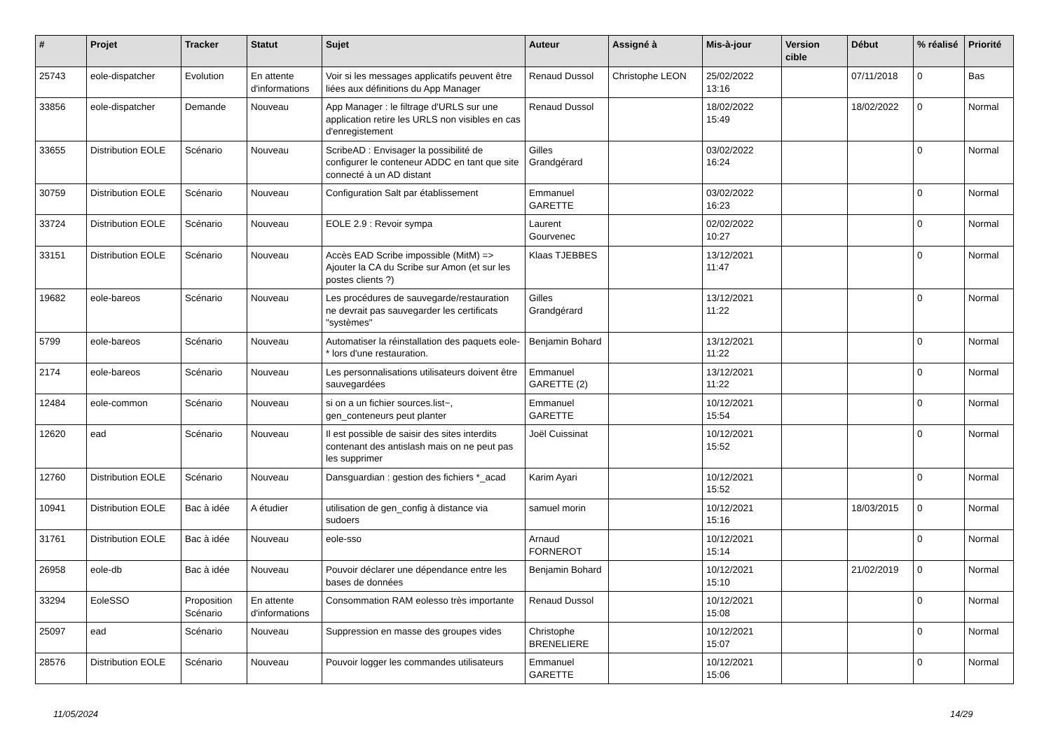| # | Projet | Tracker | Statut | Sujet | Auteur | Assigné à | Mis-à-jour | Version cible | Début | % réalisé | Priorité |
| --- | --- | --- | --- | --- | --- | --- | --- | --- | --- | --- | --- |
| 25743 | eole-dispatcher | Evolution | En attente d'informations | Voir si les messages applicatifs peuvent être liées aux définitions du App Manager | Renaud Dussol | Christophe LEON | 25/02/2022 13:16 | | 07/11/2018 | 0 | Bas |
| 33856 | eole-dispatcher | Demande | Nouveau | App Manager : le filtrage d'URLS sur une application retire les URLS non visibles en cas d'enregistement | Renaud Dussol | | 18/02/2022 15:49 | | 18/02/2022 | 0 | Normal |
| 33655 | Distribution EOLE | Scénario | Nouveau | ScribeAD : Envisager la possibilité de configurer le conteneur ADDC en tant que site connecté à un AD distant | Gilles Grandgérard | | 03/02/2022 16:24 | | | 0 | Normal |
| 30759 | Distribution EOLE | Scénario | Nouveau | Configuration Salt par établissement | Emmanuel GARETTE | | 03/02/2022 16:23 | | | 0 | Normal |
| 33724 | Distribution EOLE | Scénario | Nouveau | EOLE 2.9 : Revoir sympa | Laurent Gourvenec | | 02/02/2022 10:27 | | | 0 | Normal |
| 33151 | Distribution EOLE | Scénario | Nouveau | Accès EAD Scribe impossible (MitM) => Ajouter la CA du Scribe sur Amon (et sur les postes clients ?) | Klaas TJEBBES | | 13/12/2021 11:47 | | | 0 | Normal |
| 19682 | eole-bareos | Scénario | Nouveau | Les procédures de sauvegarde/restauration ne devrait pas sauvegarder les certificats "systèmes" | Gilles Grandgérard | | 13/12/2021 11:22 | | | 0 | Normal |
| 5799 | eole-bareos | Scénario | Nouveau | Automatiser la réinstallation des paquets eole-* lors d'une restauration. | Benjamin Bohard | | 13/12/2021 11:22 | | | 0 | Normal |
| 2174 | eole-bareos | Scénario | Nouveau | Les personnalisations utilisateurs doivent être sauvegardées | Emmanuel GARETTE (2) | | 13/12/2021 11:22 | | | 0 | Normal |
| 12484 | eole-common | Scénario | Nouveau | si on a un fichier sources.list~, gen_conteneurs peut planter | Emmanuel GARETTE | | 10/12/2021 15:54 | | | 0 | Normal |
| 12620 | ead | Scénario | Nouveau | Il est possible de saisir des sites interdits contenant des antislash mais on ne peut pas les supprimer | Joël Cuissinat | | 10/12/2021 15:52 | | | 0 | Normal |
| 12760 | Distribution EOLE | Scénario | Nouveau | Dansguardian : gestion des fichiers *_acad | Karim Ayari | | 10/12/2021 15:52 | | | 0 | Normal |
| 10941 | Distribution EOLE | Bac à idée | A étudier | utilisation de gen_config à distance via sudoers | samuel morin | | 10/12/2021 15:16 | | 18/03/2015 | 0 | Normal |
| 31761 | Distribution EOLE | Bac à idée | Nouveau | eole-sso | Arnaud FORNEROT | | 10/12/2021 15:14 | | | 0 | Normal |
| 26958 | eole-db | Bac à idée | Nouveau | Pouvoir déclarer une dépendance entre les bases de données | Benjamin Bohard | | 10/12/2021 15:10 | | 21/02/2019 | 0 | Normal |
| 33294 | EoleSSO | Proposition Scénario | En attente d'informations | Consommation RAM eolesso très importante | Renaud Dussol | | 10/12/2021 15:08 | | | 0 | Normal |
| 25097 | ead | Scénario | Nouveau | Suppression en masse des groupes vides | Christophe BRENELIERE | | 10/12/2021 15:07 | | | 0 | Normal |
| 28576 | Distribution EOLE | Scénario | Nouveau | Pouvoir logger les commandes utilisateurs | Emmanuel GARETTE | | 10/12/2021 15:06 | | | 0 | Normal |
11/05/2024 14/29